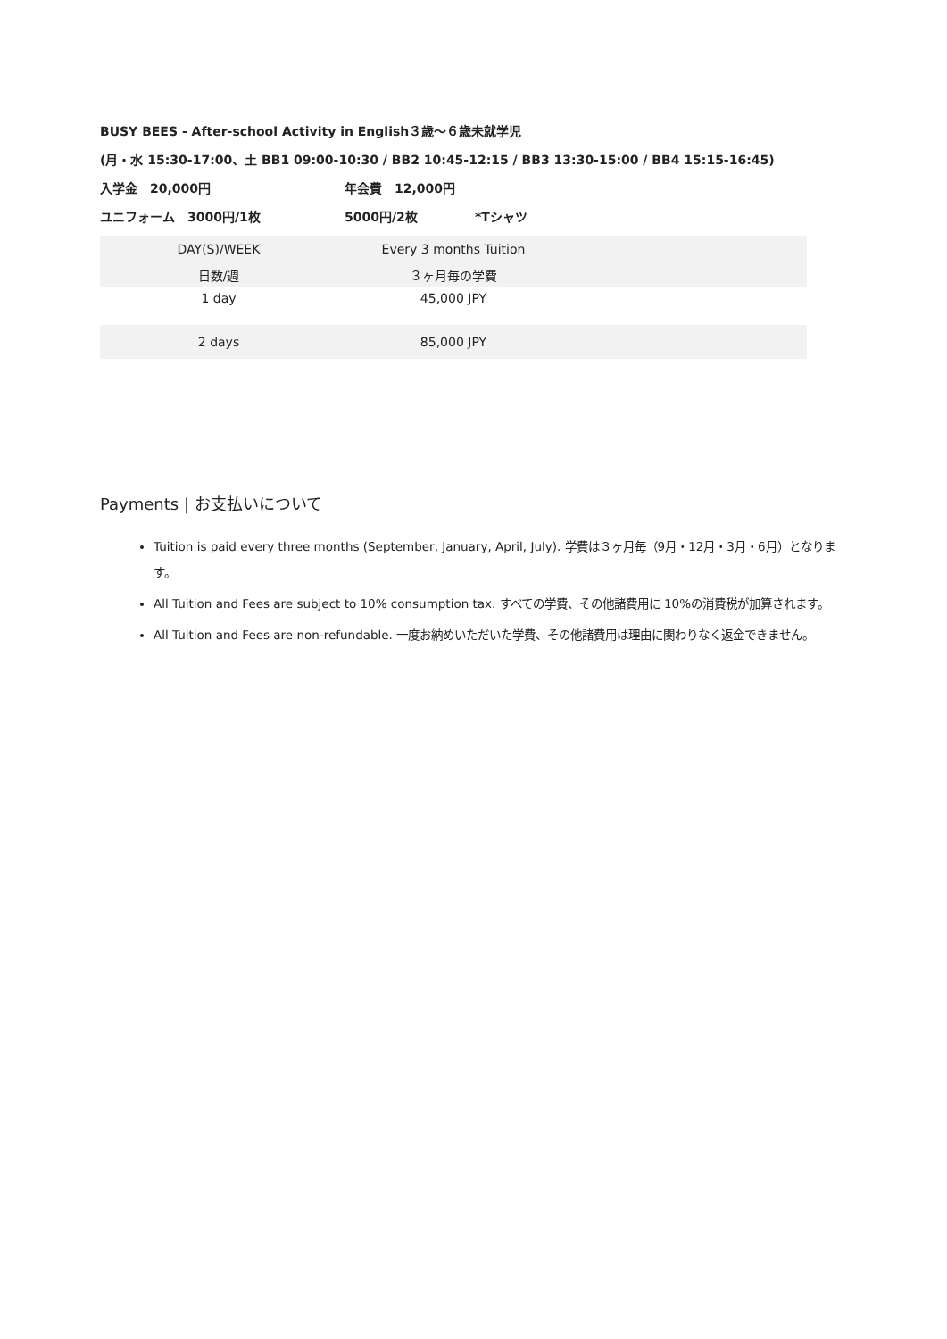BUSY BEES - After-school Activity in English３歳～６歳未就学児
(月・水 15:30-17:00、土 BB1 09:00-10:30 / BB2 10:45-12:15 / BB3 13:30-15:00 / BB4 15:15-16:45)
入学金　20,000円 年会費　12,000円
ユニフォーム　3000円/1枚 5000円/2枚 *Tシャツ
| DAY(S)/WEEK | Every 3 months Tuition | |
| 日数/週 | ３ヶ月毎の学費 | |
| 1 day | 45,000 JPY | |
| 2 days | 85,000 JPY | |
Payments | お支払いについて
Tuition is paid every three months (September, January, April, July). 学費は３ヶ月毎（9月・12月・3月・6月）となります。
All Tuition and Fees are subject to 10% consumption tax. すべての学費、その他諸費用に 10%の消費税が加算されます。
All Tuition and Fees are non-refundable. 一度お納めいただいた学費、その他諸費用は理由に関わりなく返金できません。